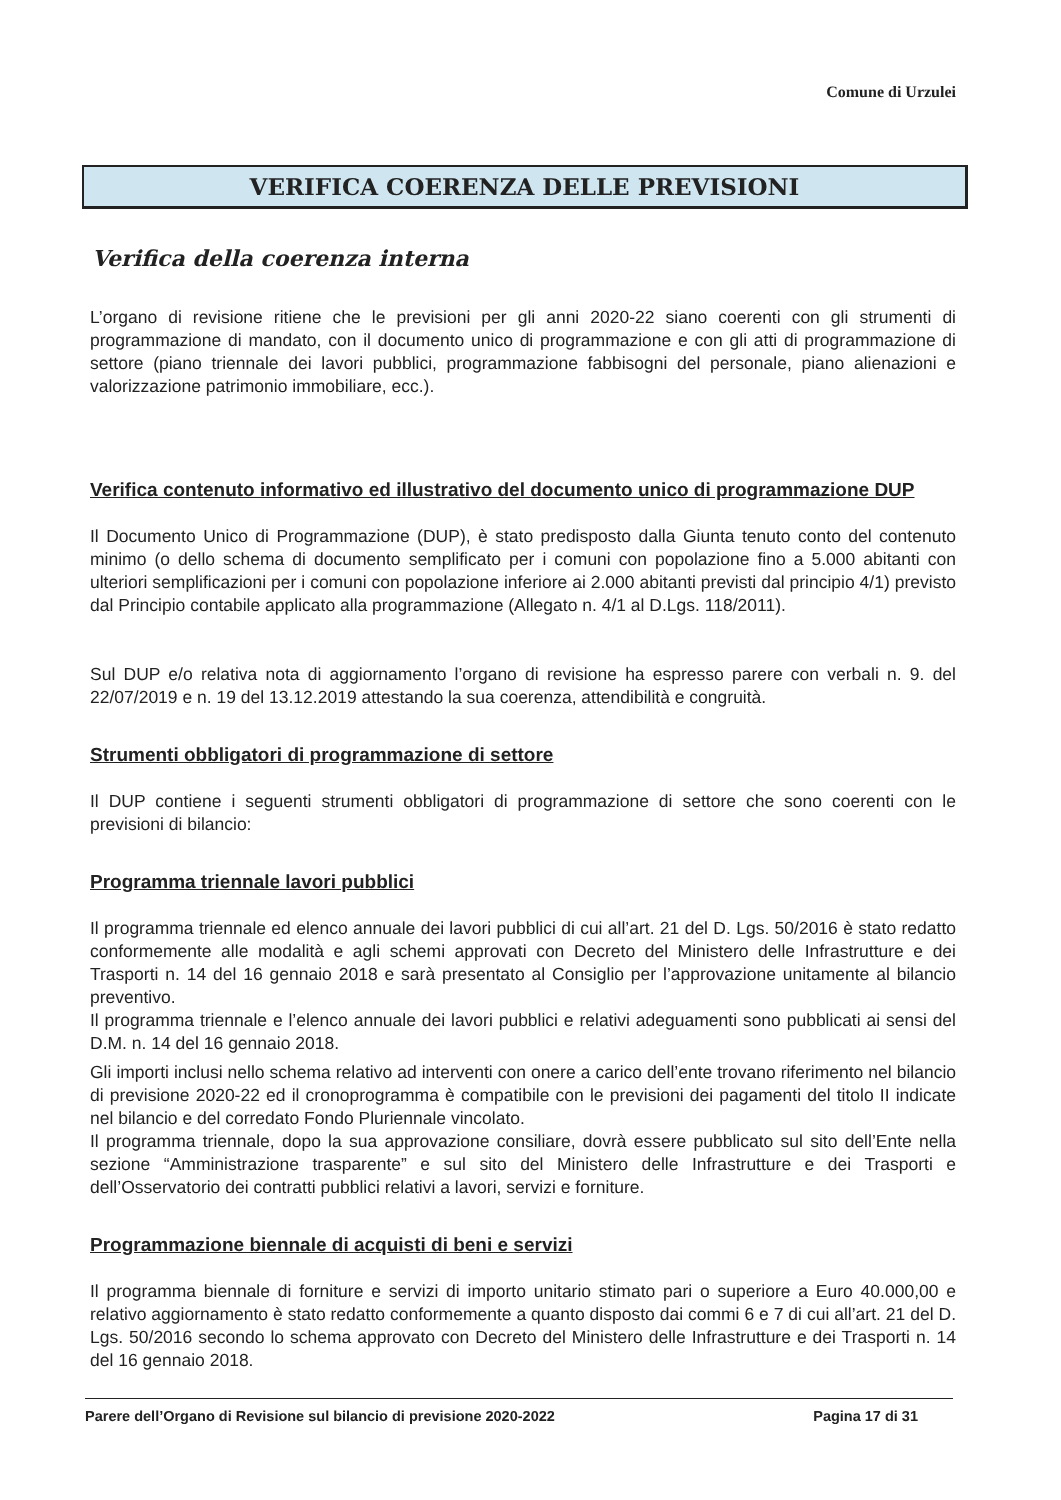Comune di Urzulei
VERIFICA COERENZA DELLE PREVISIONI
Verifica della coerenza interna
L’organo di revisione ritiene che le previsioni per gli anni 2020-22 siano coerenti con gli strumenti di programmazione di mandato, con il documento unico di programmazione e con gli atti di programmazione di settore (piano triennale dei lavori pubblici, programmazione fabbisogni del personale, piano alienazioni e valorizzazione patrimonio immobiliare, ecc.).
Verifica contenuto informativo ed illustrativo del documento unico di programmazione DUP
Il Documento Unico di Programmazione (DUP), è stato predisposto dalla Giunta tenuto conto del contenuto minimo (o dello schema di documento semplificato per i comuni con popolazione fino a 5.000 abitanti con ulteriori semplificazioni per i comuni con popolazione inferiore ai 2.000 abitanti previsti dal principio 4/1) previsto dal Principio contabile applicato alla programmazione (Allegato n. 4/1 al D.Lgs. 118/2011).
Sul DUP e/o relativa nota di aggiornamento l’organo di revisione ha espresso parere con verbali n. 9. del 22/07/2019 e n. 19 del 13.12.2019 attestando la sua coerenza, attendibilità e congruità.
Strumenti obbligatori di programmazione di settore
Il DUP contiene i seguenti strumenti obbligatori di programmazione di settore che sono coerenti con le previsioni di bilancio:
Programma triennale lavori pubblici
Il programma triennale ed elenco annuale dei lavori pubblici di cui all’art. 21 del D. Lgs. 50/2016 è stato redatto conformemente alle modalità e agli schemi approvati con Decreto del Ministero delle Infrastrutture e dei Trasporti n. 14 del 16 gennaio 2018 e sarà presentato al Consiglio per l’approvazione unitamente al bilancio preventivo.
Il programma triennale e l’elenco annuale dei lavori pubblici e relativi adeguamenti sono pubblicati ai sensi del D.M. n. 14 del 16 gennaio 2018.
Gli importi inclusi nello schema relativo ad interventi con onere a carico dell’ente trovano riferimento nel bilancio di previsione 2020-22 ed il cronoprogramma è compatibile con le previsioni dei pagamenti del titolo II indicate nel bilancio e del corredato Fondo Pluriennale vincolato.
Il programma triennale, dopo la sua approvazione consiliare, dovrà essere pubblicato sul sito dell’Ente nella sezione “Amministrazione trasparente” e sul sito del Ministero delle Infrastrutture e dei Trasporti e dell’Osservatorio dei contratti pubblici relativi a lavori, servizi e forniture.
Programmazione biennale di acquisti di beni e servizi
Il programma biennale di forniture e servizi di importo unitario stimato pari o superiore a Euro 40.000,00 e relativo aggiornamento è stato redatto conformemente a quanto disposto dai commi 6 e 7 di cui all’art. 21 del D. Lgs. 50/2016 secondo lo schema approvato con Decreto del Ministero delle Infrastrutture e dei Trasporti n. 14 del 16 gennaio 2018.
Parere dell’Organo di Revisione sul bilancio di previsione 2020-2022 Pagina 17 di 31